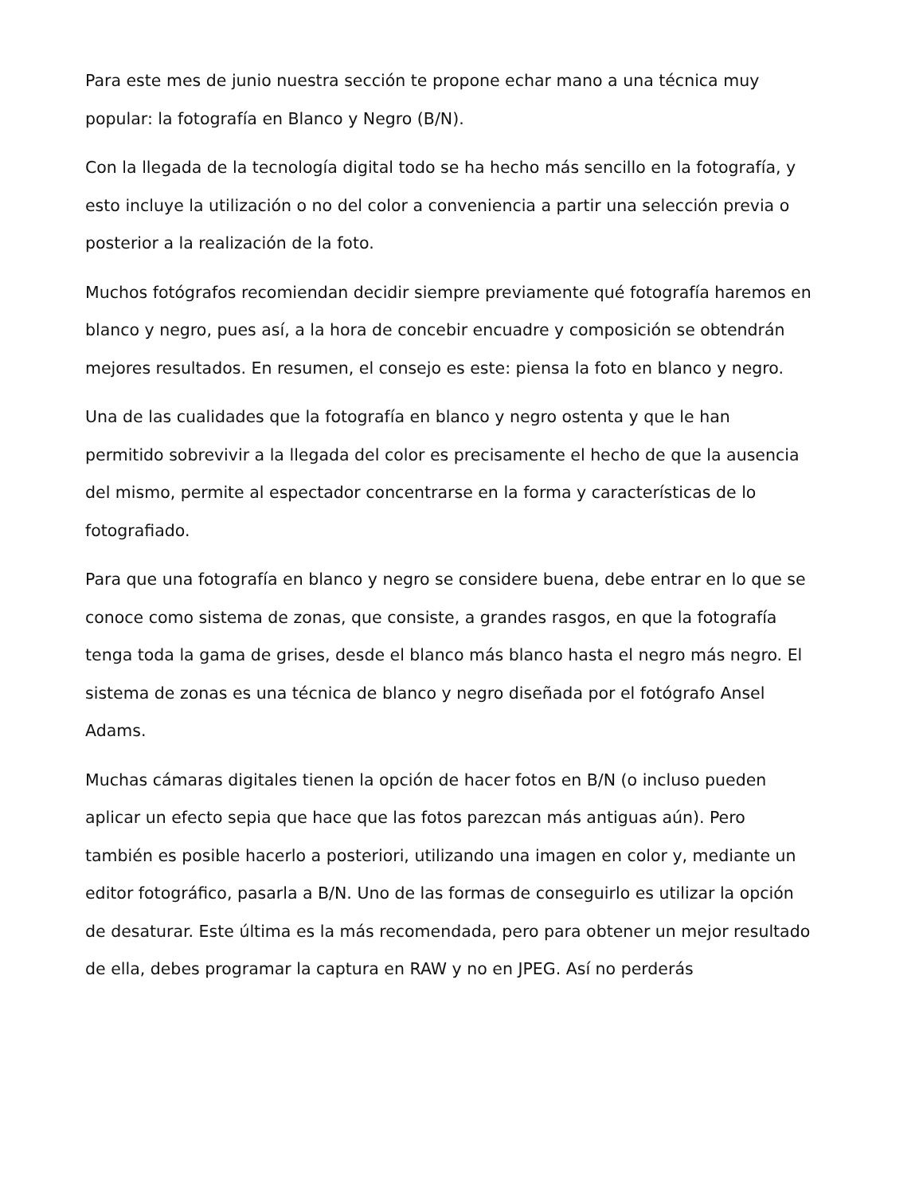Para este mes de junio nuestra sección te propone echar mano a una técnica muy popular: la fotografía en Blanco y Negro (B/N).
Con la llegada de la tecnología digital todo se ha hecho más sencillo en la fotografía, y esto incluye la utilización o no del color a conveniencia a partir una selección previa o posterior a la realización de la foto.
Muchos fotógrafos recomiendan decidir siempre previamente qué fotografía haremos en blanco y negro, pues así, a la hora de concebir encuadre y composición se obtendrán mejores resultados. En resumen, el consejo es este: piensa la foto en blanco y negro.
Una de las cualidades que la fotografía en blanco y negro ostenta y que le han permitido sobrevivir a la llegada del color es precisamente el hecho de que la ausencia del mismo, permite al espectador concentrarse en la forma y características de lo fotografiado.
Para que una fotografía en blanco y negro se considere buena, debe entrar en lo que se conoce como sistema de zonas, que consiste, a grandes rasgos, en que la fotografía tenga toda la gama de grises, desde el blanco más blanco hasta el negro más negro. El sistema de zonas es una técnica de blanco y negro diseñada por el fotógrafo Ansel Adams.
Muchas cámaras digitales tienen la opción de hacer fotos en B/N (o incluso pueden aplicar un efecto sepia que hace que las fotos parezcan más antiguas aún). Pero también es posible hacerlo a posteriori, utilizando una imagen en color y, mediante un editor fotográfico, pasarla a B/N. Uno de las formas de conseguirlo es utilizar la opción de desaturar. Este última es la más recomendada, pero para obtener un mejor resultado de ella, debes programar la captura en RAW y no en JPEG. Así no perderás